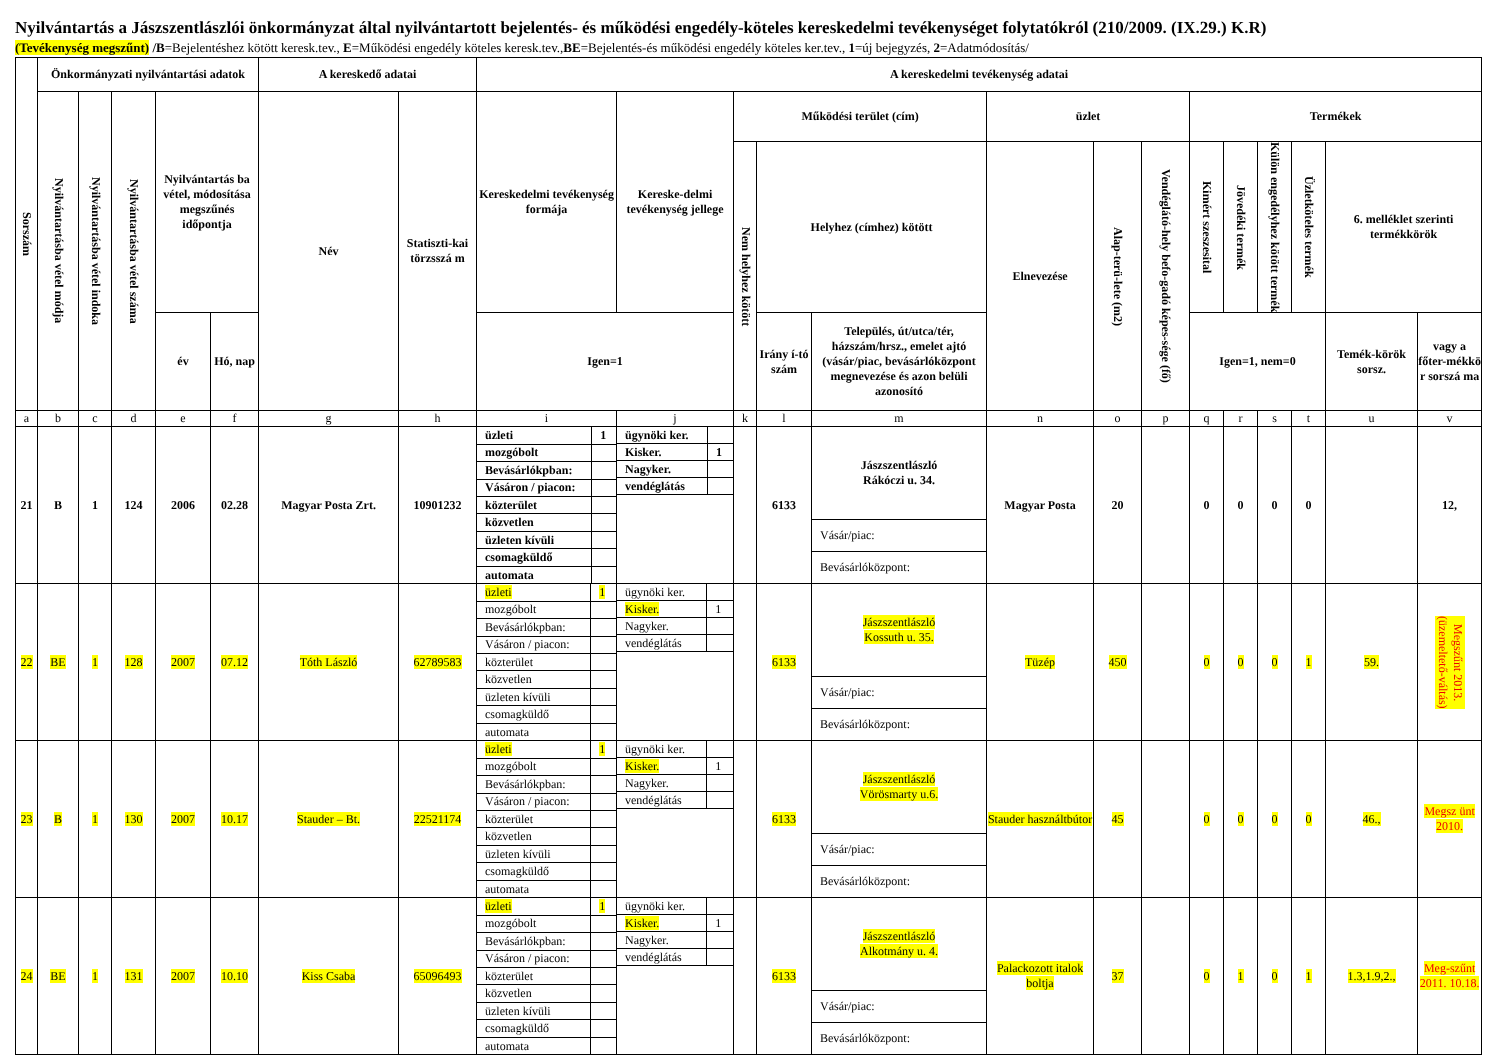Nyilvántartás a Jászszentlászlói önkormányzat által nyilvántartott bejelentés- és működési engedély-köteles kereskedelmi tevékenységet folytatókról (210/2009. (IX.29.) K.R)
(Tevékenység megszűnt) /B=Bejelentéshez kötött keresk.tev., E=Működési engedély köteles keresk.tev.,BE=Bejelentés-és működési engedély köteles ker.tev., 1=új bejegyzés, 2=Adatmódosítás/
| Sorszám | Önkormányzati nyilvántartási adatok | | | | | A kereskedő adatai | | A kereskedelmi tevékenység adatai | | | | | | | | | | | | | |
| --- | --- | --- | --- | --- | --- | --- | --- | --- | --- | --- | --- | --- | --- | --- | --- | --- | --- | --- | --- | --- | --- |
| | Nyilvántartásba vétel módja | Nyilvántartásba vétel indoka | Nyilvántartásba vétel száma | Nyilvántartás ba vétel, módosítása megszűnés időpontja | | Név | Statiszti-kai törzsszá m | Kereskedelmi tevékenység formája | Kereske-delmi tevékenység jellege | Működési terület (cím) | | | üzlet | | | Termékek | | | | | |
| | | | | | | | | | | Nem helyhez kötött | Helyhez (címhez) kötött | | Elnevezése | Alap-terü-lete (m2) | Vendéglátó-hely befo-gadó képes-sége (fő) | Kimért szeszesital | Jövedéki termék | Külön engedélyhez kötött termék | Üzletköteles termék | 6. melléklet szerinti termékkörök | |
| | | | | év | Hó, nap | | | Igen=1 | | | Irány í-tó szám | Település, út/utca/tér, házszám/hrsz., emelet ajtó (vásár/piac, bevásárlóközpont megnevezése és azon belüli azonosító | | | | Igen=1, nem=0 | | | | Temék-körök sorsz. | vagy a főter-mékkö r sorszá ma |
| a | b | c | d | e | f | g | h | i | j | k | l | m | n | o | p | q | r | s | t | u | v |
| 21 | B | 1 | 124 | 2006 | 02.28 | Magyar Posta Zrt. | 10901232 | / üzleti / 1 / / mozgóbolt / / / Bevásárlókpban: / / / Vásáron / piacon: / / / közterület / / / közvetlen / / / üzleten kívüli / / / csomagküldő / / / automata / / | / ügynöki ker. / / / Kisker. / 1 / / Nagyker. / / / vendéglátás / / | | 6133 | / Jászszentlászló Rákóczi u. 34. / / Vásár/piac: / / Bevásárlóközpont: / | Magyar Posta | 20 | | 0 | 0 | 0 | 0 | | 12, |
| 22 | BE | 1 | 128 | 2007 | 07.12 | Tóth László | 62789583 | / üzleti / 1 / / mozgóbolt / / / Bevásárlókpban: / / / Vásáron / piacon: / / / közterület / / / közvetlen / / / üzleten kívüli / / / csomagküldő / / / automata / / | / ügynöki ker. / / / Kisker. / 1 / / Nagyker. / / / vendéglátás / / | | 6133 | / Jászszentlászló Kossuth u. 35. / / Vásár/piac: / / Bevásárlóközpont: / | Tüzép | 450 | | 0 | 0 | 0 | 1 | 59. | Megszűnt 2013. (üzemeltető-váltás) |
| 23 | B | 1 | 130 | 2007 | 10.17 | Stauder – Bt. | 22521174 | / üzleti / 1 / / mozgóbolt / / / Bevásárlókpban: / / / Vásáron / piacon: / / / közterület / / / közvetlen / / / üzleten kívüli / / / csomagküldő / / / automata / / | / ügynöki ker. / / / Kisker. / 1 / / Nagyker. / / / vendéglátás / / | | 6133 | / Jászszentlászló Vörösmarty u.6. / / Vásár/piac: / / Bevásárlóközpont: / | Stauder használtbútor | 45 | | 0 | 0 | 0 | 0 | 46., | Megsz ünt 2010. |
| 24 | BE | 1 | 131 | 2007 | 10.10 | Kiss Csaba | 65096493 | / üzleti / 1 / / mozgóbolt / / / Bevásárlókpban: / / / Vásáron / piacon: / / / közterület / / / közvetlen / / / üzleten kívüli / / / csomagküldő / / / automata / / | / ügynöki ker. / / / Kisker. / 1 / / Nagyker. / / / vendéglátás / / | | 6133 | / Jászszentlászló Alkotmány u. 4. / / Vásár/piac: / / Bevásárlóközpont: / | Palackozott italok boltja | 37 | | 0 | 1 | 0 | 1 | 1.3,1.9,2., | Meg-szűnt 2011. 10.18. |